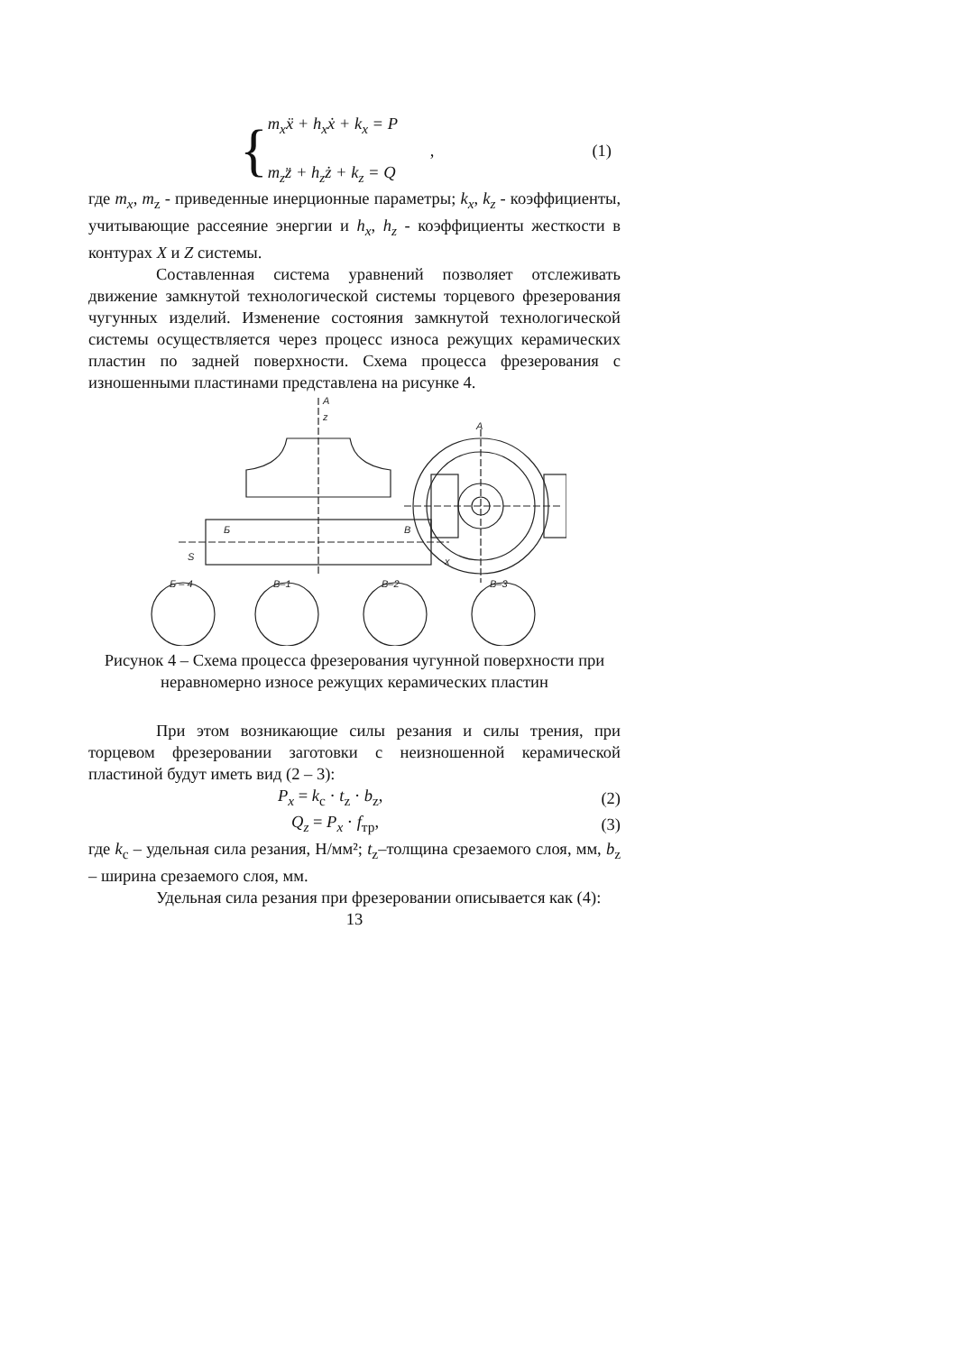{
m<sub>x</sub>ẍ + h<sub>x</sub>ẋ + k<sub>x</sub> = P
,
m<sub>z</sub>z̈ + h<sub>z</sub>ż + k<sub>z</sub> = Q
(1)
где m<sub>x</sub>, m<sub>z</sub> - приведенные инерционные параметры; k<sub>x</sub>, k<sub>z</sub> - коэффициенты, учитывающие рассеяние энергии и h<sub>x</sub>, h<sub>z</sub> - коэффициенты жесткости в контурах X и Z системы.
Составленная система уравнений позволяет отслеживать движение замкнутой технологической системы торцевого фрезерования чугунных изделий. Изменение состояния замкнутой технологической системы осуществляется через процесс износа режущих керамических пластин по задней поверхности. Схема процесса фрезерования с изношенными пластинами представлена на рисунке 4.
A
z
Б
В
S
x
A
Б – 4
В–1
В–2
В–3
Рисунок 4 – Схема процесса фрезерования чугунной поверхности при неравномерно износе режущих керамических пластин
При этом возникающие силы резания и силы трения, при торцевом фрезеровании заготовки с неизношенной керамической пластиной будут иметь вид (2 – 3):
P<sub>x</sub> = k<sub>c</sub> · t<sub>z</sub> · b<sub>z</sub>, (2)
Q<sub>z</sub> = P<sub>x</sub> · f<sub>тр</sub>, (3)
где k<sub>c</sub> – удельная сила резания, Н/мм²; t<sub>z</sub>–толщина срезаемого слоя, мм, b<sub>z</sub> – ширина срезаемого слоя, мм.
Удельная сила резания при фрезеровании описывается как (4):
13